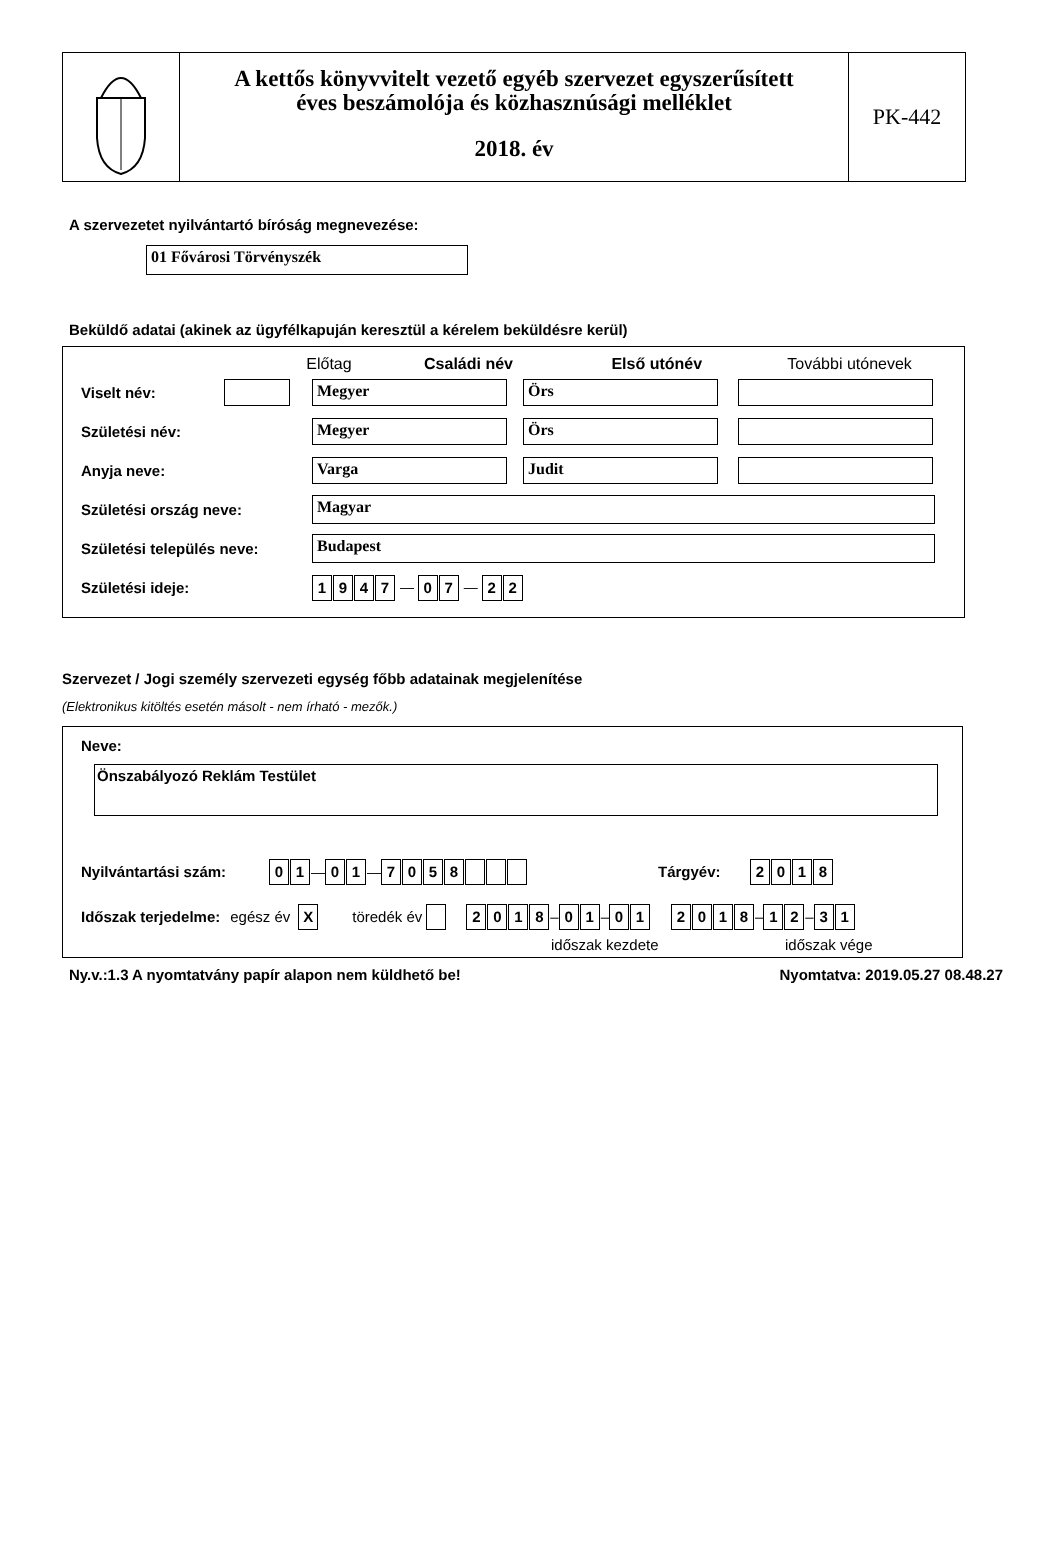A kettős könyvvitelt vezető egyéb szervezet egyszerűsített
éves beszámolója és közhasznúsági melléklet
2018. év
PK-442
A szervezetet nyilvántartó bíróság megnevezése:
01 Fővárosi Törvényszék
Beküldő adatai (akinek az ügyfélkapuján keresztül a kérelem beküldésre kerül)
Előtag Családi név Első utónév További utónevek
Viselt név: Megyer Örs
Születési név: Megyer Örs
Anyja neve: Varga Judit
Születési ország neve: Magyar
Születési település neve: Budapest
Születési ideje: 1947 — 0 7 — 2 2
Szervezet / Jogi személy szervezeti egység főbb adatainak megjelenítése
(Elektronikus kitöltés esetén másolt - nem írható - mezők.)
Neve:
Önszabályozó Reklám Testület
Nyilvántartási szám: 0 1 — 0 1 — 7058 Tárgyév: 2018
Időszak terjedelme: egész év X töredék év 2018 – 0 1 – 0 1 2018 – 1 2 – 3 1
időszak kezdete időszak vége
Ny.v.:1.3 A nyomtatvány papír alapon nem küldhető be! Nyomtatva: 2019.05.27 08.48.27